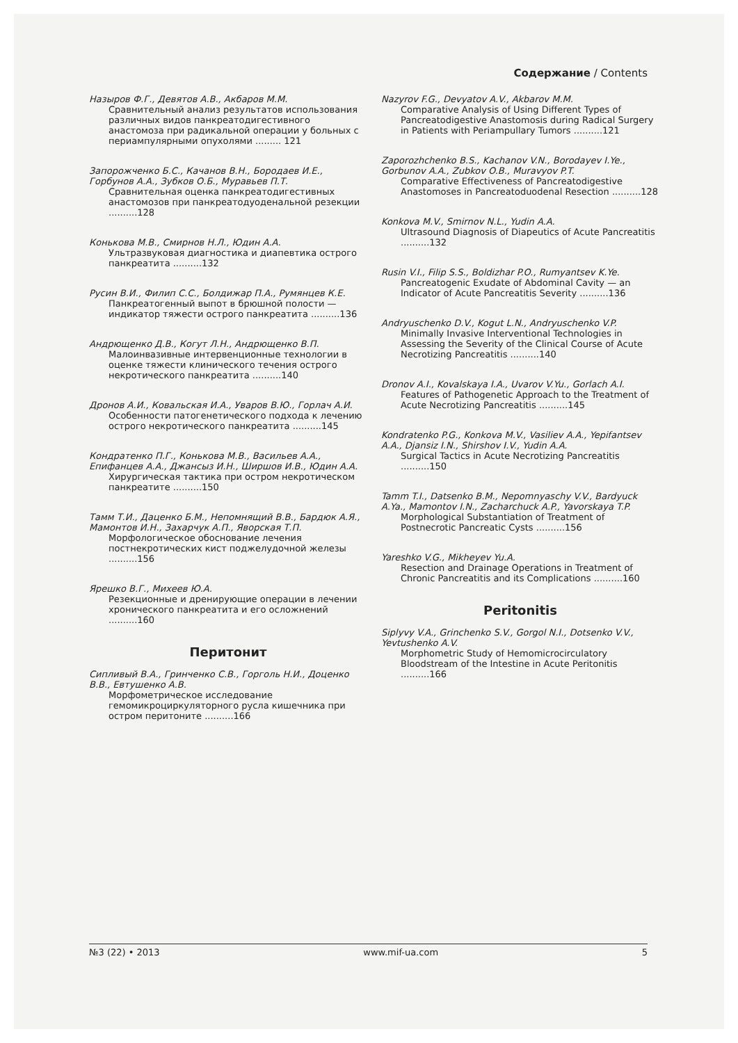Содержание / Contents
Назыров Ф.Г., Девятов А.В., Акбаров М.М.
Сравнительный анализ результатов использования различных видов панкреатодигестивного анастомоза при радикальной операции у больных с периампулярными опухолями ......... 121
Запорожченко Б.С., Качанов В.Н., Бородаев И.Е., Горбунов А.А., Зубков О.Б., Муравьев П.Т.
Сравнительная оценка панкреатодигестивных анастомозов при панкреатодуоденальной резекции ..........128
Конькова М.В., Смирнов Н.Л., Юдин А.А.
Ультразвуковая диагностика и диапевтика острого панкреатита ..........132
Русин В.И., Филип С.С., Болдижар П.А., Румянцев К.Е.
Панкреатогенный выпот в брюшной полости — индикатор тяжести острого панкреатита ..........136
Андрющенко Д.В., Когут Л.Н., Андрющенко В.П.
Малоинвазивные интервенционные технологии в оценке тяжести клинического течения острого некротического панкреатита ..........140
Дронов А.И., Ковальская И.А., Уваров В.Ю., Горлач А.И.
Особенности патогенетического подхода к лечению острого некротического панкреатита ..........145
Кондратенко П.Г., Конькова М.В., Васильев А.А., Епифанцев А.А., Джансыз И.Н., Ширшов И.В., Юдин А.А.
Хирургическая тактика при остром некротическом панкреатите ..........150
Тамм Т.И., Даценко Б.М., Непомнящий В.В., Бардюк А.Я., Мамонтов И.Н., Захарчук А.П., Яворская Т.П.
Морфологическое обоснование лечения постнекротических кист поджелудочной железы ..........156
Ярешко В.Г., Михеев Ю.А.
Резекционные и дренирующие операции в лечении хронического панкреатита и его осложнений ..........160
Перитонит
Сипливый В.А., Гринченко С.В., Горголь Н.И., Доценко В.В., Евтушенко А.В.
Морфометрическое исследование гемомикроциркуляторного русла кишечника при остром перитоните ..........166
Nazyrov F.G., Devyatov A.V., Akbarov M.M.
Comparative Analysis of Using Different Types of Pancreatodigestive Anastomosis during Radical Surgery in Patients with Periampullary Tumors ..........121
Zaporozhchenko B.S., Kachanov V.N., Borodayev I.Ye., Gorbunov A.A., Zubkov O.B., Muravyov P.T.
Comparative Effectiveness of Pancreatodigestive Anastomoses in Pancreatoduodenal Resection ..........128
Konkova M.V., Smirnov N.L., Yudin A.A.
Ultrasound Diagnosis of Diapeutics of Acute Pancreatitis ..........132
Rusin V.I., Filip S.S., Boldizhar P.O., Rumyantsev K.Ye.
Pancreatogenic Exudate of Abdominal Cavity — an Indicator of Acute Pancreatitis Severity ..........136
Andryuschenko D.V., Kogut L.N., Andryuschenko V.P.
Minimally Invasive Interventional Technologies in Assessing the Severity of the Clinical Course of Acute Necrotizing Pancreatitis ..........140
Dronov A.I., Kovalskaya I.A., Uvarov V.Yu., Gorlach A.I.
Features of Pathogenetic Approach to the Treatment of Acute Necrotizing Pancreatitis ..........145
Kondratenko P.G., Konkova M.V., Vasiliev A.A., Yepifantsev A.A., Djansiz I.N., Shirshov I.V., Yudin A.A.
Surgical Tactics in Acute Necrotizing Pancreatitis ..........150
Tamm T.I., Datsenko B.M., Nepomnyaschy V.V., Bardyuck A.Ya., Mamontov I.N., Zacharchuck A.P., Yavorskaya T.P.
Morphological Substantiation of Treatment of Postnecrotic Pancreatic Cysts ..........156
Yareshko V.G., Mikheyev Yu.A.
Resection and Drainage Operations in Treatment of Chronic Pancreatitis and its Complications ..........160
Peritonitis
Siplyvy V.A., Grinchenko S.V., Gorgol N.I., Dotsenko V.V., Yevtushenko A.V.
Morphometric Study of Hemomicrocirculatory Bloodstream of the Intestine in Acute Peritonitis ..........166
№3 (22) • 2013 www.mif-ua.com 5